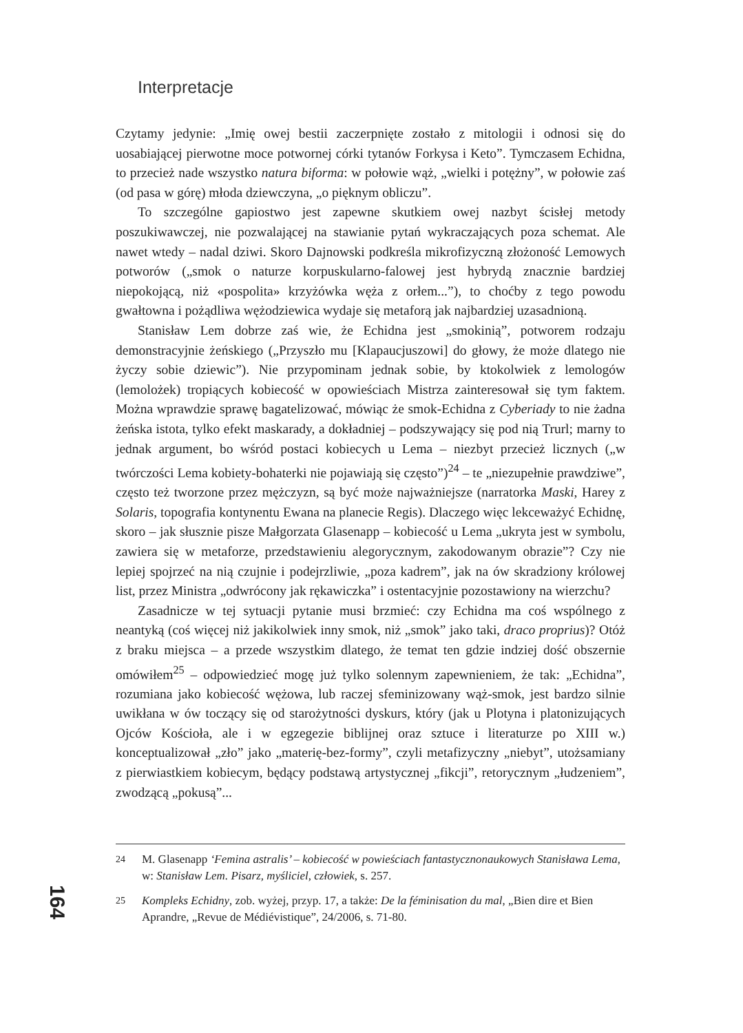Interpretacje
Czytamy jedynie: „Imię owej bestii zaczerpnięte zostało z mitologii i odnosi się do uosabiającej pierwotne moce potwornej córki tytanów Forkysa i Keto”. Tymczasem Echidna, to przecież nade wszystko natura biforma: w połowie wąż, „wielki i potężny”, w połowie zaś (od pasa w górę) młoda dziewczyna, „o pięknym obliczu”.
To szczególne gapiostwo jest zapewne skutkiem owej nazbyt ścisłej metody poszukiwawczej, nie pozwalającej na stawianie pytań wykraczających poza schemat. Ale nawet wtedy – nadal dziwi. Skoro Dajnowski podkreśla mikrofizyczną złożoność Lemowych potworów („smok o naturze korpuskularno-falowej jest hybrydą znacznie bardziej niepokojącą, niż «pospolita» krzyżówka węża z orłem...”), to choćby z tego powodu gwałtowna i pożądliwa wężodziewica wydaje się metaforą jak najbardziej uzasadnioną.
Stanisław Lem dobrze zaś wie, że Echidna jest „smokinią”, potworem rodzaju demonstracyjnie żeńskiego („Przyszło mu [Klapaucjuszowi] do głowy, że może dlatego nie życzy sobie dziewic”). Nie przypominam jednak sobie, by ktokolwiek z lemologów (lemolożek) tropiących kobiecość w opowieściach Mistrza zainteresował się tym faktem. Można wprawdzie sprawę bagatelizować, mówiąc że smok-Echidna z Cyberiady to nie żadna żeńska istota, tylko efekt maskarady, a dokładniej – podszywający się pod nią Trurl; marny to jednak argument, bo wśród postaci kobiecych u Lema – niezbyt przecież licznych („w twórczości Lema kobiety-bohaterki nie pojawiają się często”)<sup>24</sup> – te „niezupełnie prawdziwe”, często też tworzone przez mężczyzn, są być może najważniejsze (narratorka Maski, Harey z Solaris, topografia kontynentu Ewana na planecie Regis). Dlaczego więc lekceważyć Echidnę, skoro – jak słusznie pisze Małgorzata Glasenapp – kobiecość u Lema „ukryta jest w symbolu, zawiera się w metaforze, przedstawieniu alegorycznym, zakodowanym obrazie”? Czy nie lepiej spojrzeć na nią czujnie i podejrzliwie, „poza kadrem”, jak na ów skradziony królowej list, przez Ministra „odwrócony jak rękawiczka” i ostentacyjnie pozostawiony na wierzchu?
Zasadnicze w tej sytuacji pytanie musi brzmieć: czy Echidna ma coś wspólnego z neantyką (coś więcej niż jakikolwiek inny smok, niż „smok” jako taki, draco proprius)? Otóż z braku miejsca – a przede wszystkim dlatego, że temat ten gdzie indziej dość obszernie omówiłem<sup>25</sup> – odpowiedzieć mogę już tylko solennym zapewnieniem, że tak: „Echidna”, rozumiana jako kobiecość wężowa, lub raczej sfeminizowany wąż-smok, jest bardzo silnie uwikłana w ów toczący się od starożytności dyskurs, który (jak u Plotyna i platonizujących Ojców Kościoła, ale i w egzegezie biblijnej oraz sztuce i literaturze po XIII w.) konceptualizował „zło” jako „materię-bez-formy”, czyli metafizyczny „niebyt”, utożsamiany z pierwiastkiem kobiecym, będący podstawą artystycznej „fikcji”, retorycznym „łudzeniem”, zwodzącą „pokusą”...
24 M. Glasenapp ‘Femina astralis’ – kobiecość w powieściach fantastycznonaukowych Stanisława Lema, w: Stanisław Lem. Pisarz, myśliciel, człowiek, s. 257.
25 Kompleks Echidny, zob. wyżej, przyp. 17, a także: De la féminisation du mal, „Bien dire et Bien Aprandre, „Revue de Médiévistique”, 24/2006, s. 71-80.
164